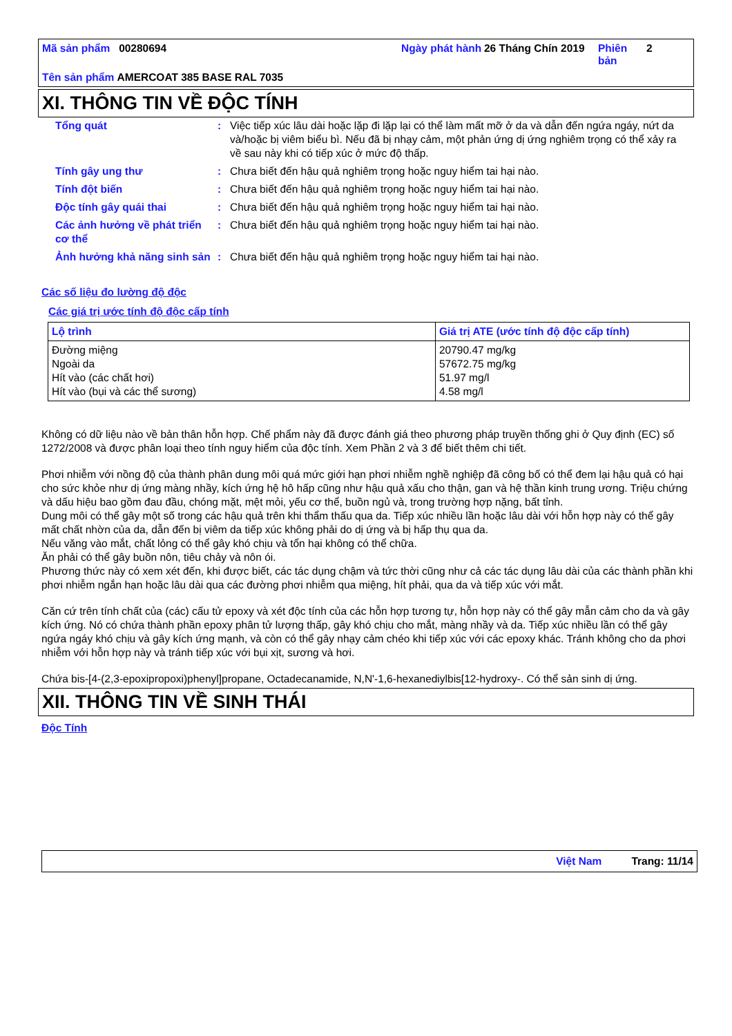Mã sản phẩm 00280694 Ngày phát hành
26 Tháng Chín 2019
Phiên bản
2
Tên sản phẩm AMERCOAT 385 BASE RAL 7035
XI. THÔNG TIN VỀ ĐỘC TÍNH
| Tổng quát | : | Việc tiếp xúc lâu dài hoặc lặp đi lặp lại có thể làm mất mỡ ở da và dẫn đến ngứa ngáy, nứt da và/hoặc bị viêm biểu bì. Nếu đã bị nhạy cảm, một phản ứng dị ứng nghiêm trọng có thể xảy ra về sau này khi có tiếp xúc ở mức độ thấp. |
| Tính gây ung thư | : | Chưa biết đến hậu quả nghiêm trọng hoặc nguy hiểm tai hại nào. |
| Tính đột biến | : | Chưa biết đến hậu quả nghiêm trọng hoặc nguy hiểm tai hại nào. |
| Độc tính gây quái thai | : | Chưa biết đến hậu quả nghiêm trọng hoặc nguy hiểm tai hại nào. |
| Các ảnh hưởng về phát triển cơ thể | : | Chưa biết đến hậu quả nghiêm trọng hoặc nguy hiểm tai hại nào. |
| Ảnh hưởng khả năng sinh sản | : | Chưa biết đến hậu quả nghiêm trọng hoặc nguy hiểm tai hại nào. |
Các số liệu đo lường độ độc
Các giá trị ước tính độ độc cấp tính
| Lộ trình | Giá trị ATE (ước tính độ độc cấp tính) |
| --- | --- |
| Đường miệng Ngoài da Hít vào (các chất hơi) Hít vào (bụi và các thể sương) | 20790.47 mg/kg 57672.75 mg/kg 51.97 mg/l 4.58 mg/l |
Không có dữ liệu nào về bản thân hỗn hợp. Chế phẩm này đã được đánh giá theo phương pháp truyền thống ghi ở Quy định (EC) số 1272/2008 và được phân loại theo tính nguy hiểm của độc tính. Xem Phần 2 và 3 để biết thêm chi tiết.
Phơi nhiễm với nồng độ của thành phân dung môi quá mức giới hạn phơi nhiễm nghề nghiệp đã công bố có thể đem lại hậu quả có hại cho sức khỏe như dị ứng màng nhầy, kích ứng hệ hô hấp cũng như hậu quả xấu cho thận, gan và hệ thần kinh trung ương. Triệu chứng và dấu hiệu bao gồm đau đầu, chóng mặt, mệt mỏi, yếu cơ thể, buồn ngủ và, trong trường hợp nặng, bất tỉnh.
Dung môi có thể gây một số trong các hậu quả trên khi thẩm thấu qua da. Tiếp xúc nhiều lần hoặc lâu dài với hỗn hợp này có thể gây mất chất nhờn của da, dẫn đến bị viêm da tiếp xúc không phải do dị ứng và bị hấp thụ qua da.
Nếu văng vào mắt, chất lỏng có thể gây khó chịu và tổn hại không có thể chữa.
Ăn phải có thể gây buồn nôn, tiêu chảy và nôn ói.
Phương thức này có xem xét đến, khi được biết, các tác dụng chậm và tức thời cũng như cả các tác dụng lâu dài của các thành phần khi phơi nhiễm ngắn hạn hoặc lâu dài qua các đường phơi nhiễm qua miệng, hít phải, qua da và tiếp xúc với mắt.
Căn cứ trên tính chất của (các) cấu tử epoxy và xét độc tính của các hỗn hợp tương tự, hỗn hợp này có thể gây mẫn cảm cho da và gây kích ứng. Nó có chứa thành phần epoxy phân tử lượng thấp, gây khó chịu cho mắt, màng nhầy và da. Tiếp xúc nhiều lần có thể gây ngứa ngáy khó chịu và gây kích ứng mạnh, và còn có thể gây nhạy cảm chéo khi tiếp xúc với các epoxy khác. Tránh không cho da phơi nhiễm với hỗn hợp này và tránh tiếp xúc với bụi xịt, sương và hơi.
Chứa bis-[4-(2,3-epoxipropoxi)phenyl]propane, Octadecanamide, N,N'-1,6-hexanediylbis[12-hydroxy-. Có thể sản sinh dị ứng.
XII. THÔNG TIN VỀ SINH THÁI
Độc Tính
Việt Nam Trang: 11/14